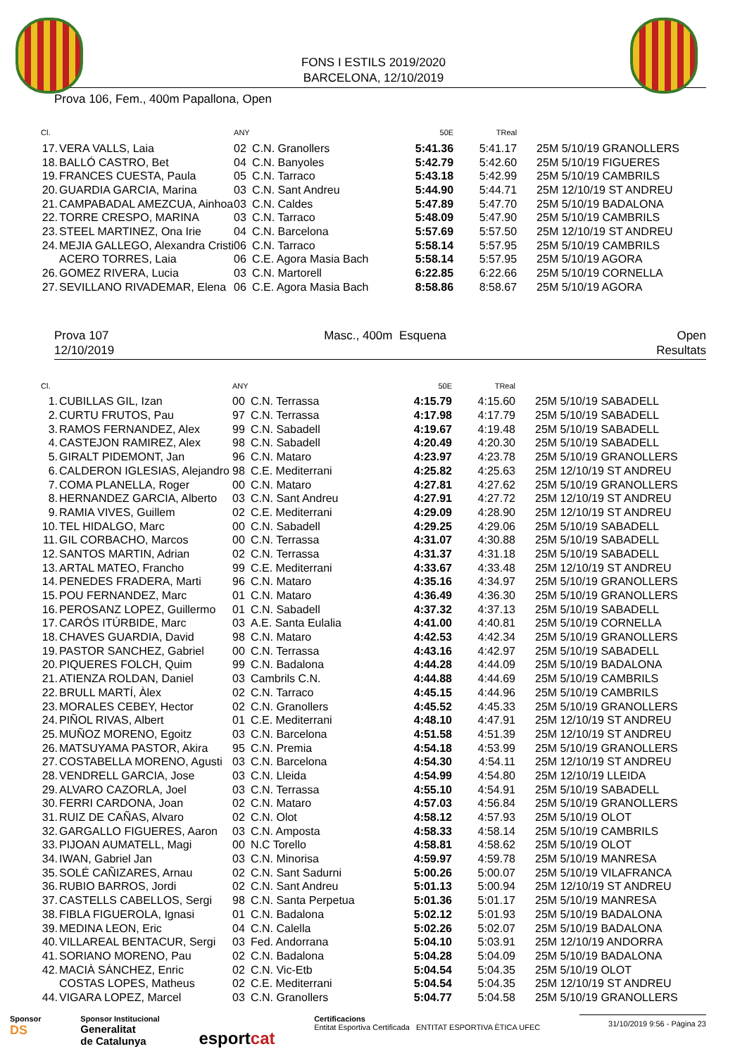FONS I ESTILS 2019/2020
BARCELONA, 12/10/2019
Prova 106, Fem., 400m Papallona, Open
| Cl. | | ANY | | 50E | TReal | |
| --- | --- | --- | --- | --- | --- | --- |
| 17. | VERA VALLS, Laia | 02 | C.N. Granollers | 5:41.36 | 5:41.17 | 25M 5/10/19 GRANOLLERS |
| 18. | BALLÓ CASTRO, Bet | 04 | C.N. Banyoles | 5:42.79 | 5:42.60 | 25M 5/10/19 FIGUERES |
| 19. | FRANCES CUESTA, Paula | 05 | C.N. Tarraco | 5:43.18 | 5:42.99 | 25M 5/10/19 CAMBRILS |
| 20. | GUARDIA GARCIA, Marina | 03 | C.N. Sant Andreu | 5:44.90 | 5:44.71 | 25M 12/10/19 ST ANDREU |
| 21. | CAMPABADAL AMEZCUA, Ainhoa | 03 | C.N. Caldes | 5:47.89 | 5:47.70 | 25M 5/10/19 BADALONA |
| 22. | TORRE CRESPO, MARINA | 03 | C.N. Tarraco | 5:48.09 | 5:47.90 | 25M 5/10/19 CAMBRILS |
| 23. | STEEL MARTINEZ, Ona Irie | 04 | C.N. Barcelona | 5:57.69 | 5:57.50 | 25M 12/10/19 ST ANDREU |
| 24. | MEJIA GALLEGO, Alexandra Cristi | 06 | C.N. Tarraco | 5:58.14 | 5:57.95 | 25M 5/10/19 CAMBRILS |
| | ACERO TORRES, Laia | 06 | C.E. Agora Masia Bach | 5:58.14 | 5:57.95 | 25M 5/10/19 AGORA |
| 26. | GOMEZ RIVERA, Lucia | 03 | C.N. Martorell | 6:22.85 | 6:22.66 | 25M 5/10/19 CORNELLA |
| 27. | SEVILLANO RIVADEMAR, Elena | 06 | C.E. Agora Masia Bach | 8:58.86 | 8:58.67 | 25M 5/10/19 AGORA |
Prova 107
12/10/2019
Masc., 400m Esquena Open
Resultats
| Cl. | | ANY | | 50E | TReal | |
| --- | --- | --- | --- | --- | --- | --- |
| 1. | CUBILLAS GIL, Izan | 00 | C.N. Terrassa | 4:15.79 | 4:15.60 | 25M 5/10/19 SABADELL |
| 2. | CURTU FRUTOS, Pau | 97 | C.N. Terrassa | 4:17.98 | 4:17.79 | 25M 5/10/19 SABADELL |
| 3. | RAMOS FERNANDEZ, Alex | 99 | C.N. Sabadell | 4:19.67 | 4:19.48 | 25M 5/10/19 SABADELL |
| 4. | CASTEJON RAMIREZ, Alex | 98 | C.N. Sabadell | 4:20.49 | 4:20.30 | 25M 5/10/19 SABADELL |
| 5. | GIRALT PIDEMONT, Jan | 96 | C.N. Mataro | 4:23.97 | 4:23.78 | 25M 5/10/19 GRANOLLERS |
| 6. | CALDERON IGLESIAS, Alejandro | 98 | C.E. Mediterrani | 4:25.82 | 4:25.63 | 25M 12/10/19 ST ANDREU |
| 7. | COMA PLANELLA, Roger | 00 | C.N. Mataro | 4:27.81 | 4:27.62 | 25M 5/10/19 GRANOLLERS |
| 8. | HERNANDEZ GARCIA, Alberto | 03 | C.N. Sant Andreu | 4:27.91 | 4:27.72 | 25M 12/10/19 ST ANDREU |
| 9. | RAMIA VIVES, Guillem | 02 | C.E. Mediterrani | 4:29.09 | 4:28.90 | 25M 12/10/19 ST ANDREU |
| 10. | TEL HIDALGO, Marc | 00 | C.N. Sabadell | 4:29.25 | 4:29.06 | 25M 5/10/19 SABADELL |
| 11. | GIL CORBACHO, Marcos | 00 | C.N. Terrassa | 4:31.07 | 4:30.88 | 25M 5/10/19 SABADELL |
| 12. | SANTOS MARTIN, Adrian | 02 | C.N. Terrassa | 4:31.37 | 4:31.18 | 25M 5/10/19 SABADELL |
| 13. | ARTAL MATEO, Francho | 99 | C.E. Mediterrani | 4:33.67 | 4:33.48 | 25M 12/10/19 ST ANDREU |
| 14. | PENEDES FRADERA, Marti | 96 | C.N. Mataro | 4:35.16 | 4:34.97 | 25M 5/10/19 GRANOLLERS |
| 15. | POU FERNANDEZ, Marc | 01 | C.N. Mataro | 4:36.49 | 4:36.30 | 25M 5/10/19 GRANOLLERS |
| 16. | PEROSANZ LOPEZ, Guillermo | 01 | C.N. Sabadell | 4:37.32 | 4:37.13 | 25M 5/10/19 SABADELL |
| 17. | CARÓS ITÚRBIDE, Marc | 03 | A.E. Santa Eulalia | 4:41.00 | 4:40.81 | 25M 5/10/19 CORNELLA |
| 18. | CHAVES GUARDIA, David | 98 | C.N. Mataro | 4:42.53 | 4:42.34 | 25M 5/10/19 GRANOLLERS |
| 19. | PASTOR SANCHEZ, Gabriel | 00 | C.N. Terrassa | 4:43.16 | 4:42.97 | 25M 5/10/19 SABADELL |
| 20. | PIQUERES FOLCH, Quim | 99 | C.N. Badalona | 4:44.28 | 4:44.09 | 25M 5/10/19 BADALONA |
| 21. | ATIENZA ROLDAN, Daniel | 03 | Cambrils C.N. | 4:44.88 | 4:44.69 | 25M 5/10/19 CAMBRILS |
| 22. | BRULL MARTÍ, Àlex | 02 | C.N. Tarraco | 4:45.15 | 4:44.96 | 25M 5/10/19 CAMBRILS |
| 23. | MORALES CEBEY, Hector | 02 | C.N. Granollers | 4:45.52 | 4:45.33 | 25M 5/10/19 GRANOLLERS |
| 24. | PIÑOL RIVAS, Albert | 01 | C.E. Mediterrani | 4:48.10 | 4:47.91 | 25M 12/10/19 ST ANDREU |
| 25. | MUÑOZ MORENO, Egoitz | 03 | C.N. Barcelona | 4:51.58 | 4:51.39 | 25M 12/10/19 ST ANDREU |
| 26. | MATSUYAMA PASTOR, Akira | 95 | C.N. Premia | 4:54.18 | 4:53.99 | 25M 5/10/19 GRANOLLERS |
| 27. | COSTABELLA MORENO, Agusti | 03 | C.N. Barcelona | 4:54.30 | 4:54.11 | 25M 12/10/19 ST ANDREU |
| 28. | VENDRELL GARCIA, Jose | 03 | C.N. Lleida | 4:54.99 | 4:54.80 | 25M 12/10/19 LLEIDA |
| 29. | ALVARO CAZORLA, Joel | 03 | C.N. Terrassa | 4:55.10 | 4:54.91 | 25M 5/10/19 SABADELL |
| 30. | FERRI CARDONA, Joan | 02 | C.N. Mataro | 4:57.03 | 4:56.84 | 25M 5/10/19 GRANOLLERS |
| 31. | RUIZ DE CAÑAS, Alvaro | 02 | C.N. Olot | 4:58.12 | 4:57.93 | 25M 5/10/19 OLOT |
| 32. | GARGALLO FIGUERES, Aaron | 03 | C.N. Amposta | 4:58.33 | 4:58.14 | 25M 5/10/19 CAMBRILS |
| 33. | PIJOAN AUMATELL, Magi | 00 | N.C Torello | 4:58.81 | 4:58.62 | 25M 5/10/19 OLOT |
| 34. | IWAN, Gabriel Jan | 03 | C.N. Minorisa | 4:59.97 | 4:59.78 | 25M 5/10/19 MANRESA |
| 35. | SOLÉ CAÑIZARES, Arnau | 02 | C.N. Sant Sadurni | 5:00.26 | 5:00.07 | 25M 5/10/19 VILAFRANCA |
| 36. | RUBIO BARROS, Jordi | 02 | C.N. Sant Andreu | 5:01.13 | 5:00.94 | 25M 12/10/19 ST ANDREU |
| 37. | CASTELLS CABELLOS, Sergi | 98 | C.N. Santa Perpetua | 5:01.36 | 5:01.17 | 25M 5/10/19 MANRESA |
| 38. | FIBLA FIGUEROLA, Ignasi | 01 | C.N. Badalona | 5:02.12 | 5:01.93 | 25M 5/10/19 BADALONA |
| 39. | MEDINA LEON, Eric | 04 | C.N. Calella | 5:02.26 | 5:02.07 | 25M 5/10/19 BADALONA |
| 40. | VILLAREAL BENTACUR, Sergi | 03 | Fed. Andorrana | 5:04.10 | 5:03.91 | 25M 12/10/19 ANDORRA |
| 41. | SORIANO MORENO, Pau | 02 | C.N. Badalona | 5:04.28 | 5:04.09 | 25M 5/10/19 BADALONA |
| 42. | MACIÀ SÁNCHEZ, Enric | 02 | C.N. Vic-Etb | 5:04.54 | 5:04.35 | 25M 5/10/19 OLOT |
| | COSTAS LOPES, Matheus | 02 | C.E. Mediterrani | 5:04.54 | 5:04.35 | 25M 12/10/19 ST ANDREU |
| 44. | VIGARA LOPEZ, Marcel | 03 | C.N. Granollers | 5:04.77 | 5:04.58 | 25M 5/10/19 GRANOLLERS |
Sponsor
DS
Sponsor Institucional
Generalitat
de Catalunya
esportcat
Certificacions
Entitat Esportiva Certificada ENTITAT ESPORTIVA ÈTICA UFEC
31/10/2019 9:56 - Pàgina 23